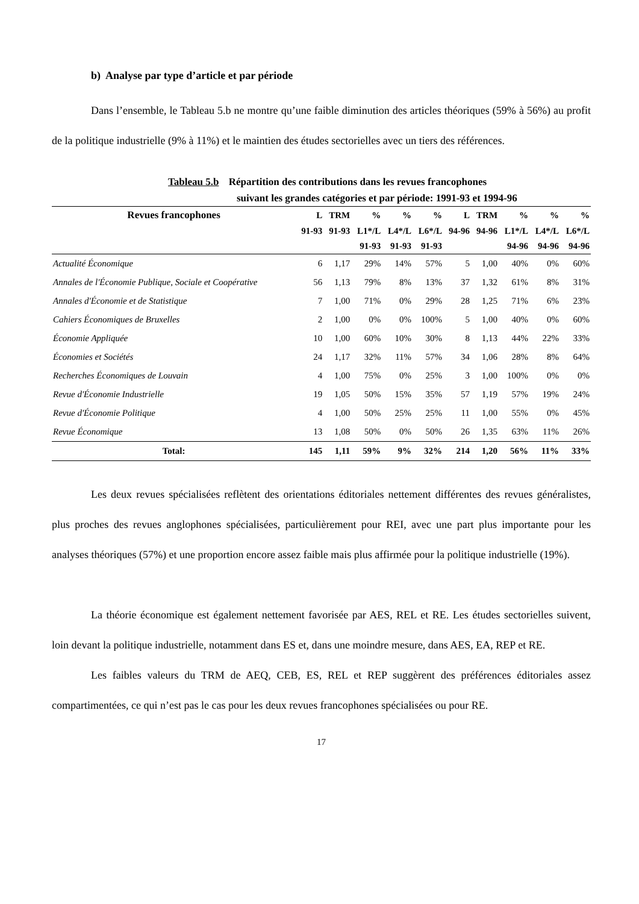b) Analyse par type d’article et par période
Dans l’ensemble, le Tableau 5.b ne montre qu’une faible diminution des articles théoriques (59% à 56%) au profit de la politique industrielle (9% à 11%) et le maintien des études sectorielles avec un tiers des références.
Tableau 5.b Répartition des contributions dans les revues francophones
suivant les grandes catégories et par période: 1991-93 et 1994-96
| Revues francophones | L | TRM | % | % | % | L | TRM | % | % | % |
| --- | --- | --- | --- | --- | --- | --- | --- | --- | --- | --- |
| | 91-93 | 91-93 | L1*/L | L4*/L | L6*/L | 94-96 | 94-96 | L1*/L | L4*/L | L6*/L |
| | | | 91-93 | 91-93 | 91-93 | | | 94-96 | 94-96 | 94-96 |
| Actualité Économique | 6 | 1,17 | 29% | 14% | 57% | 5 | 1,00 | 40% | 0% | 60% |
| Annales de l'Économie Publique, Sociale et Coopérative | 56 | 1,13 | 79% | 8% | 13% | 37 | 1,32 | 61% | 8% | 31% |
| Annales d'Économie et de Statistique | 7 | 1,00 | 71% | 0% | 29% | 28 | 1,25 | 71% | 6% | 23% |
| Cahiers Économiques de Bruxelles | 2 | 1,00 | 0% | 0% | 100% | 5 | 1,00 | 40% | 0% | 60% |
| Économie Appliquée | 10 | 1,00 | 60% | 10% | 30% | 8 | 1,13 | 44% | 22% | 33% |
| Économies et Sociétés | 24 | 1,17 | 32% | 11% | 57% | 34 | 1,06 | 28% | 8% | 64% |
| Recherches Économiques de Louvain | 4 | 1,00 | 75% | 0% | 25% | 3 | 1,00 | 100% | 0% | 0% |
| Revue d'Économie Industrielle | 19 | 1,05 | 50% | 15% | 35% | 57 | 1,19 | 57% | 19% | 24% |
| Revue d'Économie Politique | 4 | 1,00 | 50% | 25% | 25% | 11 | 1,00 | 55% | 0% | 45% |
| Revue Économique | 13 | 1,08 | 50% | 0% | 50% | 26 | 1,35 | 63% | 11% | 26% |
| Total: | 145 | 1,11 | 59% | 9% | 32% | 214 | 1,20 | 56% | 11% | 33% |
Les deux revues spécialisées reflètent des orientations éditoriales nettement différentes des revues généralistes, plus proches des revues anglophones spécialisées, particulièrement pour REI, avec une part plus importante pour les analyses théoriques (57%) et une proportion encore assez faible mais plus affirmée pour la politique industrielle (19%).
La théorie économique est également nettement favorisée par AES, REL et RE. Les études sectorielles suivent, loin devant la politique industrielle, notamment dans ES et, dans une moindre mesure, dans AES, EA, REP et RE.
Les faibles valeurs du TRM de AEQ, CEB, ES, REL et REP suggèrent des préférences éditoriales assez compartimentées, ce qui n’est pas le cas pour les deux revues francophones spécialisées ou pour RE.
17